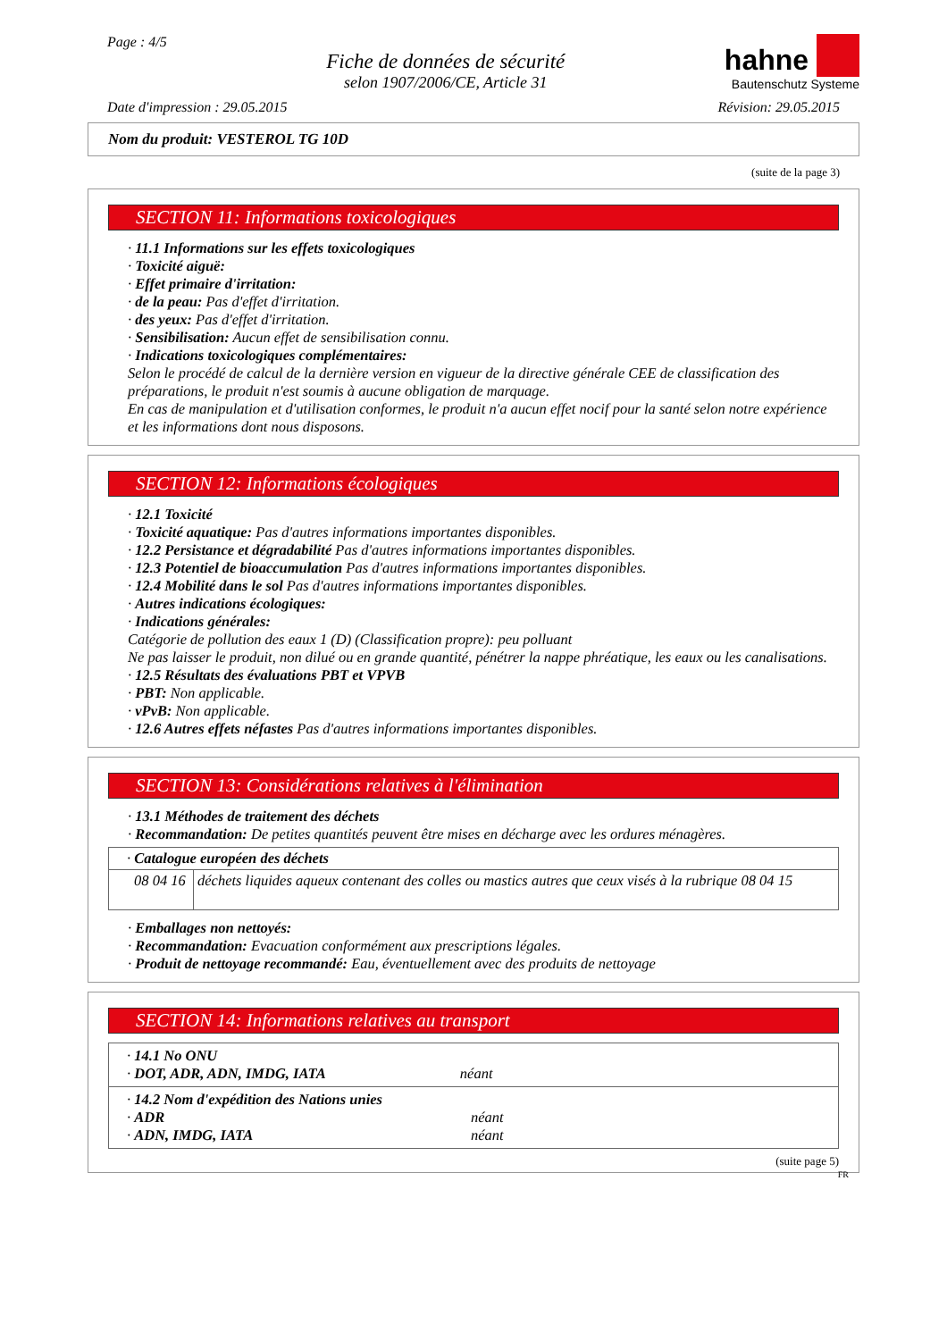Page : 4/5
Fiche de données de sécurité
selon 1907/2006/CE, Article 31
hahne
Bautenschutz Systeme
Date d'impression : 29.05.2015 Révision: 29.05.2015
Nom du produit: VESTEROL TG 10D
(suite de la page 3)
SECTION 11: Informations toxicologiques
· 11.1 Informations sur les effets toxicologiques
· Toxicité aiguë:
· Effet primaire d'irritation:
· de la peau: Pas d'effet d'irritation.
· des yeux: Pas d'effet d'irritation.
· Sensibilisation: Aucun effet de sensibilisation connu.
· Indications toxicologiques complémentaires:
Selon le procédé de calcul de la dernière version en vigueur de la directive générale CEE de classification des préparations, le produit n'est soumis à aucune obligation de marquage.
En cas de manipulation et d'utilisation conformes, le produit n'a aucun effet nocif pour la santé selon notre expérience et les informations dont nous disposons.
SECTION 12: Informations écologiques
· 12.1 Toxicité
· Toxicité aquatique: Pas d'autres informations importantes disponibles.
· 12.2 Persistance et dégradabilité Pas d'autres informations importantes disponibles.
· 12.3 Potentiel de bioaccumulation Pas d'autres informations importantes disponibles.
· 12.4 Mobilité dans le sol Pas d'autres informations importantes disponibles.
· Autres indications écologiques:
· Indications générales:
Catégorie de pollution des eaux 1 (D) (Classification propre): peu polluant
Ne pas laisser le produit, non dilué ou en grande quantité, pénétrer la nappe phréatique, les eaux ou les canalisations.
· 12.5 Résultats des évaluations PBT et VPVB
· PBT: Non applicable.
· vPvB: Non applicable.
· 12.6 Autres effets néfastes Pas d'autres informations importantes disponibles.
SECTION 13: Considérations relatives à l'élimination
· 13.1 Méthodes de traitement des déchets
· Recommandation: De petites quantités peuvent être mises en décharge avec les ordures ménagères.
| · Catalogue européen des déchets | |
| 08 04 16 | déchets liquides aqueux contenant des colles ou mastics autres que ceux visés à la rubrique 08 04 15 |
· Emballages non nettoyés:
· Recommandation: Evacuation conformément aux prescriptions légales.
· Produit de nettoyage recommandé: Eau, éventuellement avec des produits de nettoyage
SECTION 14: Informations relatives au transport
| · 14.1 No ONU · DOT, ADR, ADN, IMDG, IATA néant |
| · 14.2 Nom d'expédition des Nations unies · ADR néant · ADN, IMDG, IATA néant |
(suite page 5)
FR